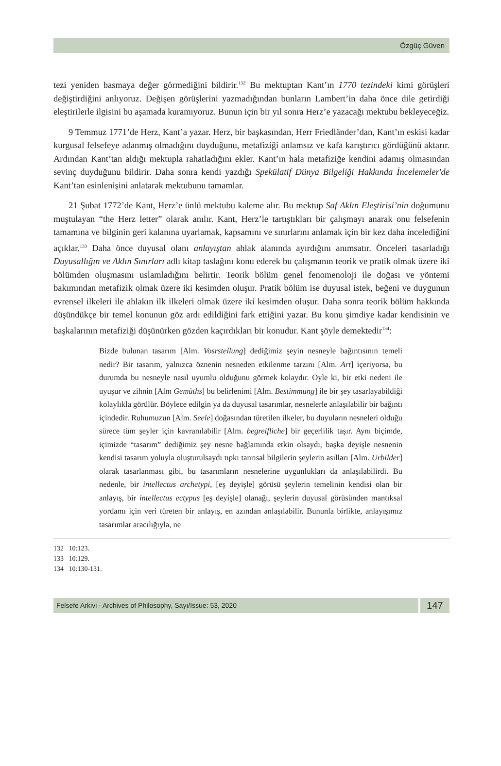Özgüç Güven
tezi yeniden basmaya değer görmediğini bildirir.<sup>132</sup> Bu mektuptan Kant’ın 1770 tezindeki kimi görüşleri değiştirdiğini anlıyoruz. Değişen görüşlerini yazmadığından bunların Lambert’in daha önce dile getirdiği eleştirilerle ilgisini bu aşamada kuramıyoruz. Bunun için bir yıl sonra Herz’e yazacağı mektubu bekleyeceğiz.
9 Temmuz 1771’de Herz, Kant’a yazar. Herz, bir başkasından, Herr Friedländer’dan, Kant’ın eskisi kadar kurgusal felsefeye adanmış olmadığını duyduğunu, metafiziği anlamsız ve kafa karıştırıcı gördüğünü aktarır. Ardından Kant’tan aldığı mektupla rahatladığını ekler. Kant’ın hala metafiziğe kendini adamış olmasından sevinç duyduğunu bildirir. Daha sonra kendi yazdığı Spekülatif Dünya Bilgeliği Hakkında İncelemeler'de Kant’tan esinlenişini anlatarak mektubunu tamamlar.
21 Şubat 1772’de Kant, Herz’e ünlü mektubu kaleme alır. Bu mektup Saf Aklın Eleştirisi’nin doğumunu muştulayan “the Herz letter” olarak anılır. Kant, Herz’le tartıştıkları bir çalışmayı anarak onu felsefenin tamamına ve bilginin geri kalanına uyarlamak, kapsamını ve sınırlarını anlamak için bir kez daha incelediğini açıklar.<sup>133</sup> Daha önce duyusal olanı anlayıştan ahlak alanında ayırdığını anımsatır. Önceleri tasarladığı Duyusallığın ve Aklın Sınırları adlı kitap taslağını konu ederek bu çalışmanın teorik ve pratik olmak üzere iki bölümden oluşmasını uslamladığını belirtir. Teorik bölüm genel fenomenoloji ile doğası ve yöntemi bakımından metafizik olmak üzere iki kesimden oluşur. Pratik bölüm ise duyusal istek, beğeni ve duygunun evrensel ilkeleri ile ahlakın ilk ilkeleri olmak üzere iki kesimden oluşur. Daha sonra teorik bölüm hakkında düşündükçe bir temel konunun göz ardı edildiğini fark ettiğini yazar. Bu konu şimdiye kadar kendisinin ve başkalarının metafiziği düşünürken gözden kaçırdıkları bir konudur. Kant şöyle demektedir<sup>134</sup>:
Bizde bulunan tasarım [Alm. Vosrstellung] dediğimiz şeyin nesneyle bağıntısının temeli nedir? Bir tasarım, yalnızca öznenin nesneden etkilenme tarzını [Alm. Art] içeriyorsa, bu durumda bu nesneyle nasıl uyumlu olduğunu görmek kolaydır. Öyle ki, bir etki nedeni ile uyuşur ve zihnin [Alm Gemüths] bu belirlenimi [Alm. Bestimmung] ile bir şey tasarlayabildiği kolaylıkla görülür. Böylece edilgin ya da duyusal tasarımlar, nesnelerle anlaşılabilir bir bağıntı içindedir. Ruhumuzun [Alm. Seele] doğasından türetilen ilkeler, bu duyuların nesneleri olduğu sürece tüm şeyler için kavranılabilir [Alm. begreifliche] bir geçerlilik taşır. Aynı biçimde, içimizde “tasarım” dediğimiz şey nesne bağlamında etkin olsaydı, başka deyişle nesnenin kendisi tasarım yoluyla oluşturulsaydı tıpkı tanrısal bilgilerin şeylerin asılları [Alm. Urbilder] olarak tasarlanması gibi, bu tasarımların nesnelerine uygunlukları da anlaşılabilirdi. Bu nedenle, bir intellectus archetypi, [eş deyişle] görüsü şeylerin temelinin kendisi olan bir anlayış, bir intellectus ectypus [eş deyişle] olanağı, şeylerin duyusal görüsünden mantıksal yordamı için veri türeten bir anlayış, en azından anlaşılabilir. Bununla birlikte, anlayışımız tasarımlar aracılığıyla, ne
132 10:123.
133 10:129.
134 10:130-131.
Felsefe Arkivi - Archives of Philosophy, Sayı/Issue: 53, 2020
147